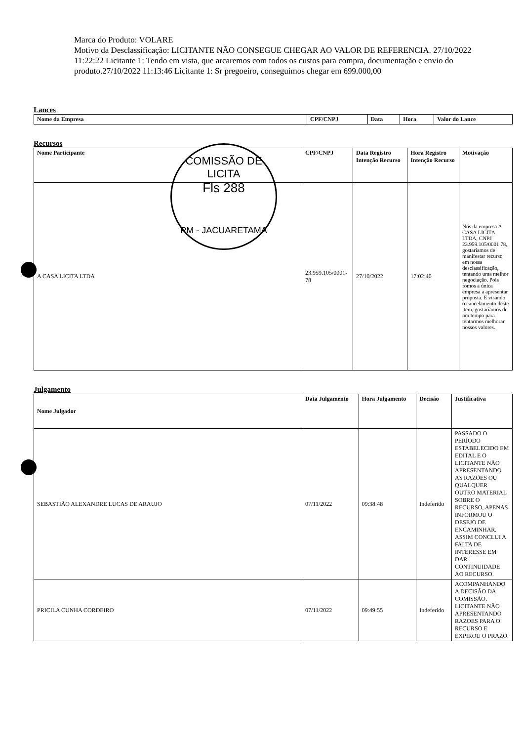Marca do Produto: VOLARE
Motivo da Desclassificação: LICITANTE NÃO CONSEGUE CHEGAR AO VALOR DE REFERENCIA. 27/10/2022 11:22:22 Licitante 1: Tendo em vista, que arcaremos com todos os custos para compra, documentação e envio do produto.27/10/2022 11:13:46 Licitante 1: Sr pregoeiro, conseguimos chegar em 699.000,00
Lances
| Nome da Empresa | CPF/CNPJ | Data | Hora | Valor do Lance |
| --- | --- | --- | --- | --- |
Recursos
| Nome Participante | CPF/CNPJ | Data Registro Intenção Recurso | Hora Registro Intenção Recurso | Motivação |
| --- | --- | --- | --- | --- |
| A CASA LICITA LTDA | 23.959.105/0001-78 | 27/10/2022 | 17:02:40 | Nós da empresa A CASA LICITA LTDA, CNPJ 23.959.105/0001 78, gostaríamos de manifestar recurso em nossa desclassificação, tentando uma melhor negociação. Pois fomos a única empresa a apresentar proposta. E visando o cancelamento deste item, gostaríamos de um tempo para tentarmos melhorar nossos valores. |
Julgamento
| Nome Julgador | Data Julgamento | Hora Julgamento | Decisão | Justificativa |
| --- | --- | --- | --- | --- |
| SEBASTIÃO ALEXANDRE LUCAS DE ARAUJO | 07/11/2022 | 09:38:48 | Indeferido | PASSADO O PERÍODO ESTABELECIDO EM EDITAL E O LICITANTE NÃO APRESENTANDO AS RAZÕES OU QUALQUER OUTRO MATERIAL SOBRE O RECURSO, APENAS INFORMOU O DESEJO DE ENCAMINHAR. ASSIM CONCLUI A FALTA DE INTERESSE EM DAR CONTINUIDADE AO RECURSO. |
| PRICILA CUNHA CORDEIRO | 07/11/2022 | 09:49:55 | Indeferido | ACOMPANHANDO A DECISÃO DA COMISSÃO. LICITANTE NÃO APRESENTANDO RAZOES PARA O RECURSO E EXPIROU O PRAZO. |
COMISSÃO DE LICITA
Fls 288
PM - JACUARETAMA